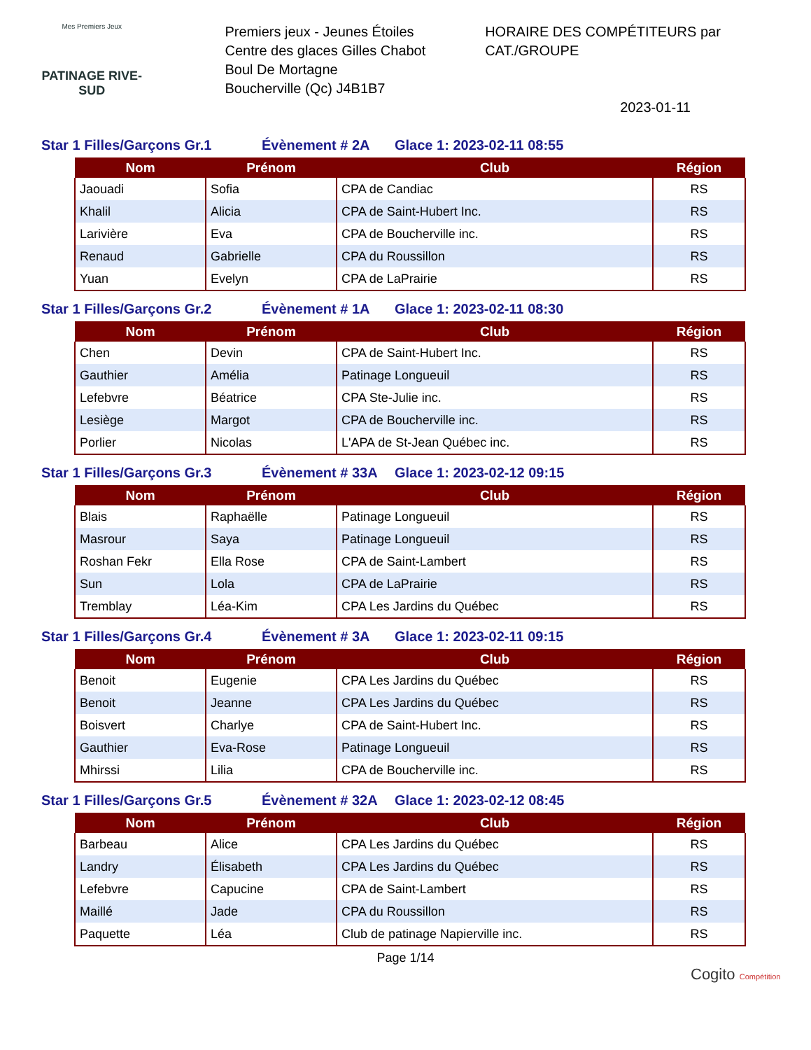Mes Premiers Jeux
PATINAGE RIVE-SUD
Premiers jeux - Jeunes Étoiles
Centre des glaces Gilles Chabot
Boul De Mortagne
Boucherville (Qc) J4B1B7
HORAIRE DES COMPÉTITEURS par CAT./GROUPE
2023-01-11
Star 1 Filles/Garçons Gr.1 Évènement # 2A Glace 1: 2023-02-11 08:55
| Nom | Prénom | Club | Région |
| --- | --- | --- | --- |
| Jaouadi | Sofia | CPA de Candiac | RS |
| Khalil | Alicia | CPA de Saint-Hubert Inc. | RS |
| Larivière | Eva | CPA de Boucherville inc. | RS |
| Renaud | Gabrielle | CPA du Roussillon | RS |
| Yuan | Evelyn | CPA de LaPrairie | RS |
Star 1 Filles/Garçons Gr.2 Évènement # 1A Glace 1: 2023-02-11 08:30
| Nom | Prénom | Club | Région |
| --- | --- | --- | --- |
| Chen | Devin | CPA de Saint-Hubert Inc. | RS |
| Gauthier | Amélia | Patinage Longueuil | RS |
| Lefebvre | Béatrice | CPA Ste-Julie inc. | RS |
| Lesiège | Margot | CPA de Boucherville inc. | RS |
| Porlier | Nicolas | L'APA de St-Jean Québec inc. | RS |
Star 1 Filles/Garçons Gr.3 Évènement # 33A Glace 1: 2023-02-12 09:15
| Nom | Prénom | Club | Région |
| --- | --- | --- | --- |
| Blais | Raphaëlle | Patinage Longueuil | RS |
| Masrour | Saya | Patinage Longueuil | RS |
| Roshan Fekr | Ella Rose | CPA de Saint-Lambert | RS |
| Sun | Lola | CPA de LaPrairie | RS |
| Tremblay | Léa-Kim | CPA Les Jardins du Québec | RS |
Star 1 Filles/Garçons Gr.4 Évènement # 3A Glace 1: 2023-02-11 09:15
| Nom | Prénom | Club | Région |
| --- | --- | --- | --- |
| Benoit | Eugenie | CPA Les Jardins du Québec | RS |
| Benoit | Jeanne | CPA Les Jardins du Québec | RS |
| Boisvert | Charlye | CPA de Saint-Hubert Inc. | RS |
| Gauthier | Eva-Rose | Patinage Longueuil | RS |
| Mhirssi | Lilia | CPA de Boucherville inc. | RS |
Star 1 Filles/Garçons Gr.5 Évènement # 32A Glace 1: 2023-02-12 08:45
| Nom | Prénom | Club | Région |
| --- | --- | --- | --- |
| Barbeau | Alice | CPA Les Jardins du Québec | RS |
| Landry | Élisabeth | CPA Les Jardins du Québec | RS |
| Lefebvre | Capucine | CPA de Saint-Lambert | RS |
| Maillé | Jade | CPA du Roussillon | RS |
| Paquette | Léa | Club de patinage Napierville inc. | RS |
Page 1/14
Cogito Compétition